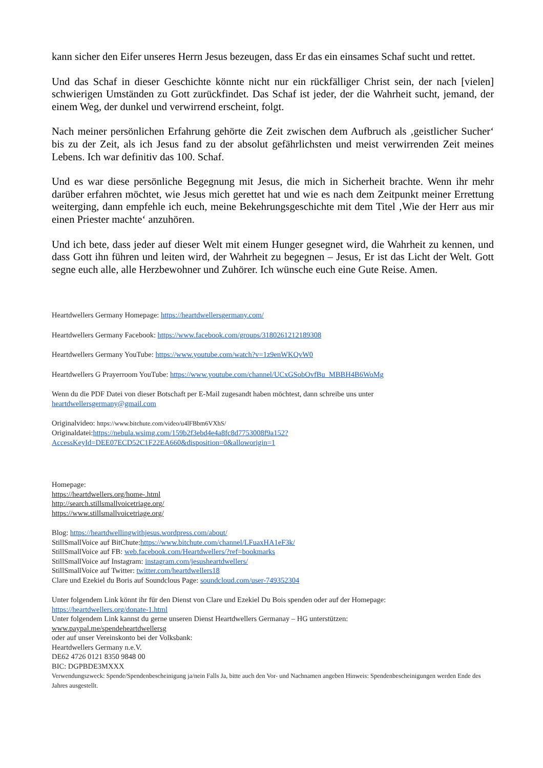kann sicher den Eifer unseres Herrn Jesus bezeugen, dass Er das ein einsames Schaf sucht und rettet.
Und das Schaf in dieser Geschichte könnte nicht nur ein rückfälliger Christ sein, der nach [vielen] schwierigen Umständen zu Gott zurückfindet. Das Schaf ist jeder, der die Wahrheit sucht, jemand, der einem Weg, der dunkel und verwirrend erscheint, folgt.
Nach meiner persönlichen Erfahrung gehörte die Zeit zwischen dem Aufbruch als ‚geistlicher Sucher‘ bis zu der Zeit, als ich Jesus fand zu der absolut gefährlichsten und meist verwirrenden Zeit meines Lebens. Ich war definitiv das 100. Schaf.
Und es war diese persönliche Begegnung mit Jesus, die mich in Sicherheit brachte. Wenn ihr mehr darüber erfahren möchtet, wie Jesus mich gerettet hat und wie es nach dem Zeitpunkt meiner Errettung weiterging, dann empfehle ich euch, meine Bekehrungsgeschichte mit dem Titel ‚Wie der Herr aus mir einen Priester machte‘ anzuhören.
Und ich bete, dass jeder auf dieser Welt mit einem Hunger gesegnet wird, die Wahrheit zu kennen, und dass Gott ihn führen und leiten wird, der Wahrheit zu begegnen – Jesus, Er ist das Licht der Welt. Gott segne euch alle, alle Herzbewohner und Zuhörer. Ich wünsche euch eine Gute Reise. Amen.
Heartdwellers Germany Homepage: https://heartdwellersgermany.com/
Heartdwellers Germany Facebook: https://www.facebook.com/groups/3180261212189308
Heartdwellers Germany YouTube: https://www.youtube.com/watch?v=1z9enWKQvW0
Heartdwellers G Prayerroom YouTube: https://www.youtube.com/channel/UCxGSobOvfBu_MBBH4B6WoMg
Wenn du die PDF Datei von dieser Botschaft per E-Mail zugesandt haben möchtest, dann schreibe uns unter
heartdwellersgermany@gmail.com
Originalvideo: https://www.bitchute.com/video/u4lFBbm6VXhS/
Originaldatei:https://nebula.wsimg.com/159b2f3ebd4e4a8fc8d7753008f9a152?
AccessKeyId=DEE07ECD52C1F22EA660&disposition=0&alloworigin=1
Homepage:
https://heartdwellers.org/home-.html
http://search.stillsmallvoicetriage.org/
https://www.stillsmallvoicetriage.org/
Blog: https://heartdwellingwithjesus.wordpress.com/about/
StillSmallVoice auf BitChute:https://www.bitchute.com/channel/LFuaxHA1eF3k/
StillSmallVoice auf FB: web.facebook.com/Heartdwellers/?ref=bookmarks
StillSmallVoice auf Instagram: instagram.com/jesusheartdwellers/
StillSmallVoice auf Twitter: twitter.com/heartdwellers18
Clare und Ezekiel du Boris auf Soundclous Page: soundcloud.com/user-749352304
Unter folgendem Link könnt ihr für den Dienst von Clare und Ezekiel Du Bois spenden oder auf der Homepage:
https://heartdwellers.org/donate-1.html
Unter folgendem Link kannst du gerne unseren Dienst Heartdwellers Germanay – HG unterstützen:
www.paypal.me/spendeheartdwellersg
oder auf unser Vereinskonto bei der Volksbank:
Heartdwellers Germany n.e.V.
DE62 4726 0121 8350 9848 00
BIC: DGPBDE3MXXX
Verwendungszweck: Spende/Spendenbescheinigung ja/nein Falls Ja, bitte auch den Vor- und Nachnamen angeben Hinweis: Spendenbescheinigungen werden Ende des Jahres ausgestellt.